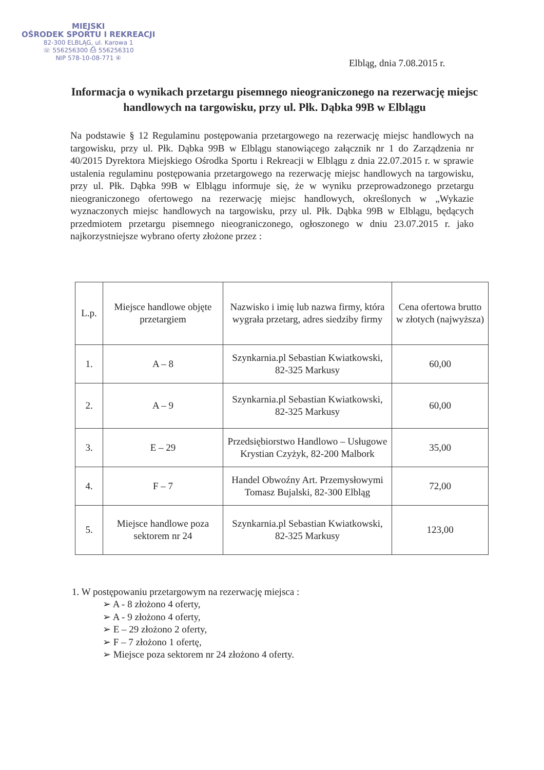MIEJSKI
OŚRODEK SPORTU I REKREACJI
82-300 ELBLĄG, ul. Karowa 1
☏ 556256300 ⎙ 556256310
NIP 578-10-08-771 ④
Elbląg, dnia 7.08.2015 r.
Informacja o wynikach przetargu pisemnego nieograniczonego na rezerwację miejsc handlowych na targowisku, przy ul. Płk. Dąbka 99B w Elblągu
Na podstawie § 12 Regulaminu postępowania przetargowego na rezerwację miejsc handlowych na targowisku, przy ul. Płk. Dąbka 99B w Elblągu stanowiącego załącznik nr 1 do Zarządzenia nr 40/2015 Dyrektora Miejskiego Ośrodka Sportu i Rekreacji w Elblągu z dnia 22.07.2015 r. w sprawie ustalenia regulaminu postępowania przetargowego na rezerwację miejsc handlowych na targowisku, przy ul. Płk. Dąbka 99B w Elblągu informuje się, że w wyniku przeprowadzonego przetargu nieograniczonego ofertowego na rezerwację miejsc handlowych, określonych w „Wykazie wyznaczonych miejsc handlowych na targowisku, przy ul. Płk. Dąbka 99B w Elblągu, będących przedmiotem przetargu pisemnego nieograniczonego, ogłoszonego w dniu 23.07.2015 r. jako najkorzystniejsze wybrano oferty złożone przez :
| L.p. | Miejsce handlowe objęte przetargiem | Nazwisko i imię lub nazwa firmy, która wygrała przetarg, adres siedziby firmy | Cena ofertowa brutto w złotych (najwyższa) |
| 1. | A – 8 | Szynkarnia.pl Sebastian Kwiatkowski, 82-325 Markusy | 60,00 |
| 2. | A – 9 | Szynkarnia.pl Sebastian Kwiatkowski, 82-325 Markusy | 60,00 |
| 3. | E – 29 | Przedsiębiorstwo Handlowo – Usługowe Krystian Czyżyk, 82-200 Malbork | 35,00 |
| 4. | F – 7 | Handel Obwoźny Art. Przemysłowymi Tomasz Bujalski, 82-300 Elbląg | 72,00 |
| 5. | Miejsce handlowe poza sektorem nr 24 | Szynkarnia.pl Sebastian Kwiatkowski, 82-325 Markusy | 123,00 |
1. W postępowaniu przetargowym na rezerwację miejsca :
➢ A - 8 złożono 4 oferty,
➢ A - 9 złożono 4 oferty,
➢ E – 29 złożono 2 oferty,
➢ F – 7 złożono 1 ofertę,
➢ Miejsce poza sektorem nr 24 złożono 4 oferty.